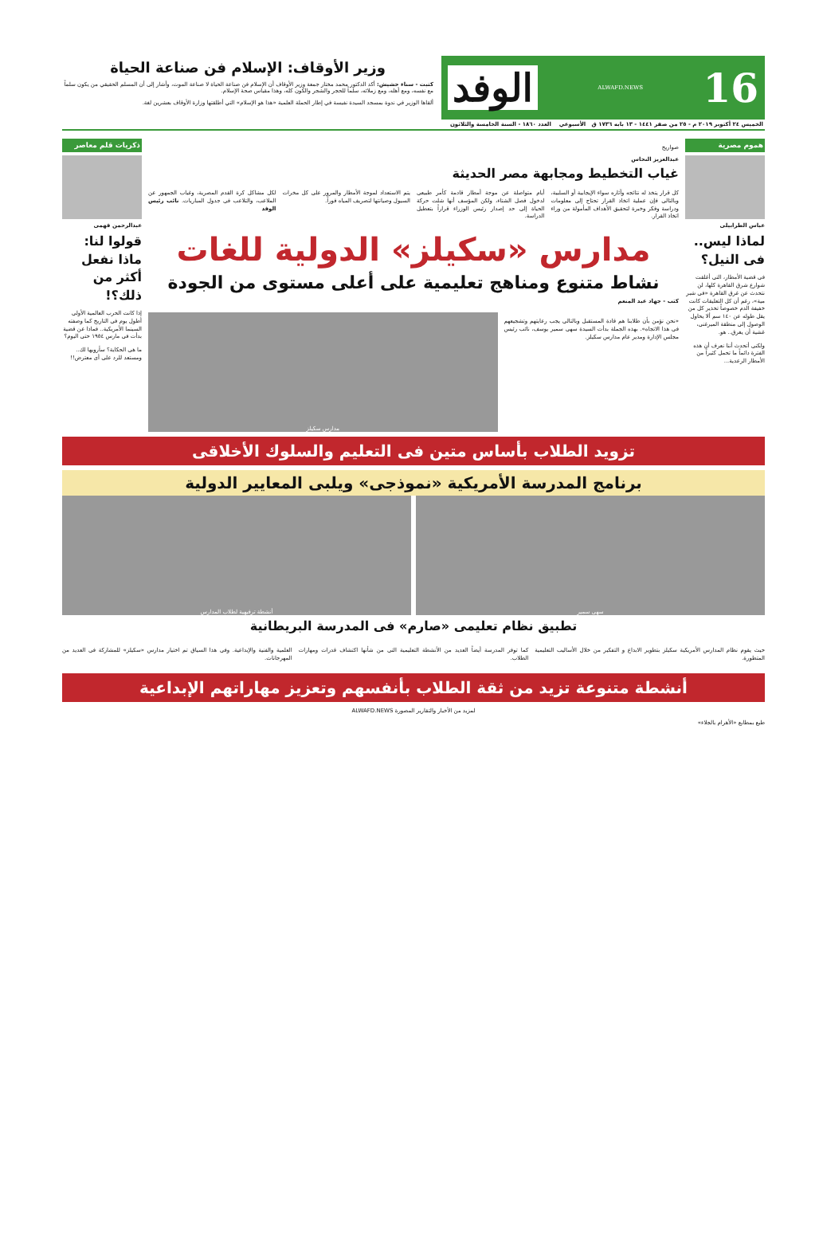16 ALWAFD.NEWS الوفد
وزير الأوقاف: الإسلام فن صناعة الحياة
كتبت - سناء حشيش: أكد الدكتور محمد مختار جمعة وزير الأوقاف أن الإسلام فن صناعة الحياة لا صناعة الموت، وأشار إلى أن المسلم الحقيقي من يكون سلماً مع نفسه، ومع أهله، ومع زملائه، سلماً للحجر والشجر والكون كله، وهذا مقياس صحة الإسلام.
ألقاها الوزير في ندوة بمسجد السيدة نفيسة في إطار الحملة العلمية «هذا هو الإسلام» التي أطلقتها وزارة الأوقاف بعشرين لغة.
الخميس ٢٤ أكتوبر ٢٠١٩ م - ٢٥ من صفر ١٤٤١ - ١٣ بابه ١٧٣٦ ق الأسبوعي العدد ١٨٦٠ - السنة الخامسة والثلاثون
هموم مصرية
عباس الطرابيلى
لماذا ليس.. فى النيل؟
فى قضية الأمطار، التى أغلقت شوارع شرق القاهرة كلها، لن نتحدث عن غرق القاهرة «فى شبر مية»، رغم أن كل التعليقات كانت خفيفة الدم خصوصاً تحذير كل من يقل طوله عن ١٤٠ سم ألا يحاول الوصول إلى منطقة الميرغنى، غشية أن يغرق.. هو.
ولكنى أتحدث أننا نعرف أن هذه الفترة دائماً ما تحمل كثيراً من الأمطار الرعدية...
صواريخ
عبدالعزيز النحاس
غياب التخطيط ومجابهة مصر الحديثة
كل قرار يتخذ له نتائجه وآثاره سواء الإيجابية أو السلبية، وبالتالى فإن عملية اتخاذ القرار تحتاج إلى معلومات ودراسة وفكر وخبرة لتحقيق الأهداف المأمولة من وراء اتخاذ القرار.
أيام متواصلة عن موجة أمطار قادمة كأمر طبيعى لدخول فصل الشتاء، ولكن المؤسف أنها شلت حركة الحياة إلى حد إصدار رئيس الوزراء قراراً بتعطيل الدراسة.
يتم الاستعداد لموجة الأمطار والمرور على كل مخرات السيول وصيانتها لتصريف المياه فوراً.
لكل مشاكل كرة القدم المصرية، وغياب الجمهور عن الملاعب، والتلاعب فى جدول المباريات. نائب رئيس الوفد
مدارس «سكيلز» الدولية للغات
نشاط متنوع ومناهج تعليمية على أعلى مستوى من الجودة
كتب - جهاد عبد المنعم
«نحن نؤمن بأن طلابنا هم قادة المستقبل وبالتالى يجب رعايتهم وتشجيعهم فى هذا الاتجاه». بهذه الجملة بدأت السيدة سهى سمير يوسف، نائب رئيس مجلس الإدارة ومدير عام مدارس سكيلز.
مدارس سكيلز
ذكريات قلم معاصر
عبدالرحمن فهمى
قولوا لنا: ماذا نفعل أكثر من ذلك؟!
إذا كانت الحرب العالمية الأولى أطول يوم فى التاريخ كما وصفته السينما الأمريكية.. فماذا عن قضية بدأت فى مارس ١٩٥٤ حتى اليوم؟
ما هى الحكاية؟ سأرويها لك.. ومستعد للرد على أى معترض!!
تزويد الطلاب بأساس متين فى التعليم والسلوك الأخلاقى
برنامج المدرسة الأمريكية «نموذجى» ويلبى المعايير الدولية
سهى سمير أنشطة ترفيهية لطلاب المدارس
تطبيق نظام تعليمى «صارم» فى المدرسة البريطانية
حيث يقوم نظام المدارس الأمريكية سكيلز بتطوير الابداع و التفكير من خلال الأساليب التعليمية المتطورة.
كما توفر المدرسة أيضاً العديد من الأنشطة التعليمية التى من شأنها اكتشاف قدرات ومهارات الطلاب.
العلمية والفنية والإبداعية. وفى هذا السياق تم اختيار مدارس «سكيلز» للمشاركة فى العديد من المهرجانات.
أنشطة متنوعة تزيد من ثقة الطلاب بأنفسهم وتعزيز مهاراتهم الإبداعية
لمزيد من الأخبار والتقارير المصورة ALWAFD.NEWS
طبع بمطابع «الأهرام بالجلاء»